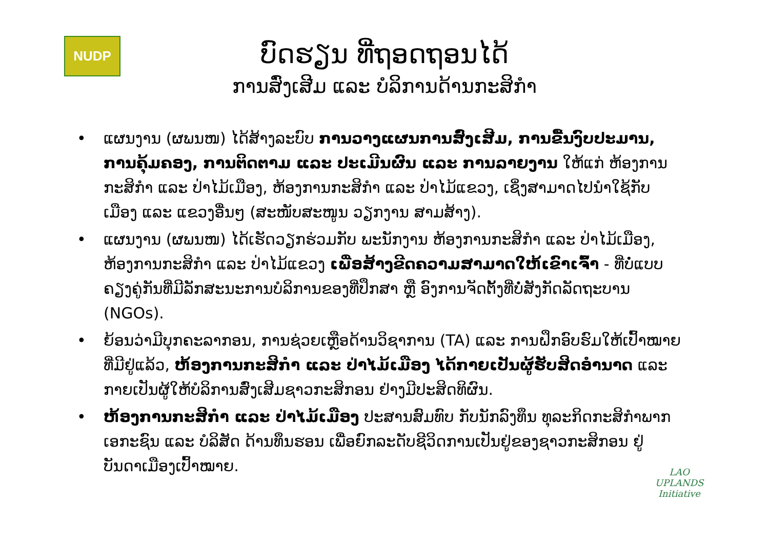NUDP
ບົດຮຽນ ທີ່ຖອດຖອນໄດ້
ການສົ່ງເສີມ ແລະ ບໍລິການດ້ານກະສິກຳ
• ແຜນງານ (ຜພນໜ) ໄດ້ສ້າງລະບົບ ການວາງແຜນການສົ່ງເສີມ, ການຂື້ນງົບປະມານ, ການຄຸ້ມຄອງ, ການຕິດຕາມ ແລະ ປະເມີນຜົນ ແລະ ການລາຍງານ ໃຫ້ແກ່ ຫ້ອງການກະສິກຳ ແລະ ປ່າໄມ້ເມືອງ, ຫ້ອງການກະສິກຳ ແລະ ປ່າໄມ້ແຂວງ, ເຊິ່ງສາມາດໄປນຳໃຊ້ກັບເມືອງ ແລະ ແຂວງອື່ນໆ (ສະໜັບສະໜູນ ວຽກງານ ສາມສ້າງ).
• ແຜນງານ (ຜພນໜ) ໄດ້ເຮັດວຽກຮ່ວມກັບ ພະນັກງານ ຫ້ອງການກະສິກຳ ແລະ ປ່າໄມ້ເມືອງ, ຫ້ອງການກະສິກຳ ແລະ ປ່າໄມ້ແຂວງ ເພື່ອສ້າງຂີດຄວາມສາມາດໃຫ້ເຂົາເຈົ້າ - ທີ່ບໍ່ແບບຄຽງຄູ່ກັນທີ່ມີລັກສະນະການບໍລິການຂອງທີ່ປຶກສາ ຫຼື ອົງການຈັດຕັ້ງທີ່ບໍ່ສັງກັດລັດຖະບານ (NGOs).
• ຍ້ອນວ່າມີບຸກຄະລາກອນ, ການຊ່ວຍເຫຼືອດ້ານວິຊາການ (TA) ແລະ ການຝຶກອົບຮົມໃຫ້ເປົ້າໝາຍ ທີ່ມີຢູ່ແລ້ວ, ຫ້ອງການກະສິກຳ ແລະ ປ່າໄມ້ເມືອງ ໄດ້ກາຍເປັນຜູ້ຮັບສິດອຳນາດ ແລະ ກາຍເປັນຜູ້ໃຫ້ບໍລິການສົ່ງເສີມຊາວກະສິກອນ ຢ່າງມີປະສິດທິຜົນ.
• ຫ້ອງການກະສິກຳ ແລະ ປ່າໄມ້ເມືອງ ປະສານສົມທົບ ກັບນັກລົງທຶນ ທຸລະກິດກະສິກຳພາກເອກະຊົນ ແລະ ບໍລິສັດ ດ້ານທຶນຮອນ ເພື່ອຍົກລະດັບຊີວິດການເປັນຢູ່ຂອງຊາວກະສິກອນ ຢູ່ບັນດາເມືອງເປົ້າໝາຍ.
LAO UPLANDS
Initiative